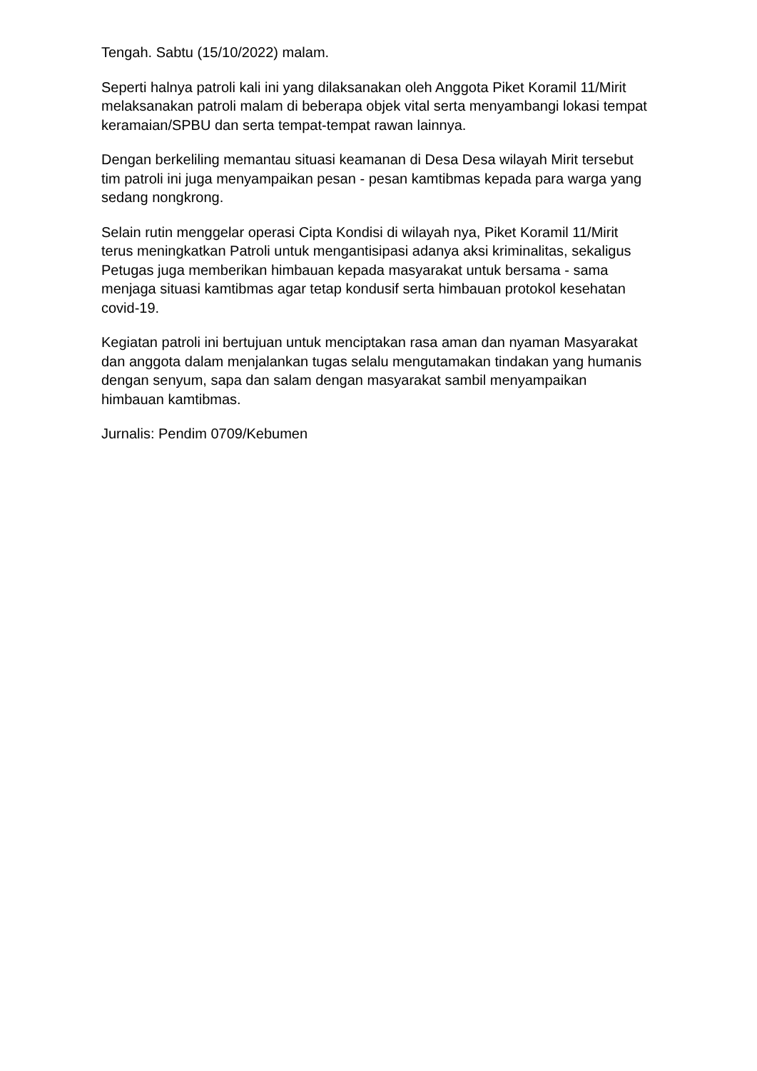Tengah. Sabtu (15/10/2022) malam.
Seperti halnya patroli kali ini yang dilaksanakan oleh Anggota Piket Koramil 11/Mirit melaksanakan patroli malam di beberapa objek vital serta menyambangi lokasi tempat keramaian/SPBU dan serta tempat-tempat rawan lainnya.
Dengan berkeliling memantau situasi keamanan di Desa Desa wilayah Mirit tersebut tim patroli ini juga menyampaikan pesan - pesan kamtibmas kepada para warga yang sedang nongkrong.
Selain rutin menggelar operasi Cipta Kondisi di wilayah nya, Piket Koramil 11/Mirit terus meningkatkan Patroli untuk mengantisipasi adanya aksi kriminalitas, sekaligus Petugas juga memberikan himbauan kepada masyarakat untuk bersama - sama menjaga situasi kamtibmas agar tetap kondusif serta himbauan protokol kesehatan covid-19.
Kegiatan patroli ini bertujuan untuk menciptakan rasa aman dan nyaman Masyarakat dan anggota dalam menjalankan tugas selalu mengutamakan tindakan yang humanis dengan senyum, sapa dan salam dengan masyarakat sambil menyampaikan himbauan kamtibmas.
Jurnalis: Pendim 0709/Kebumen